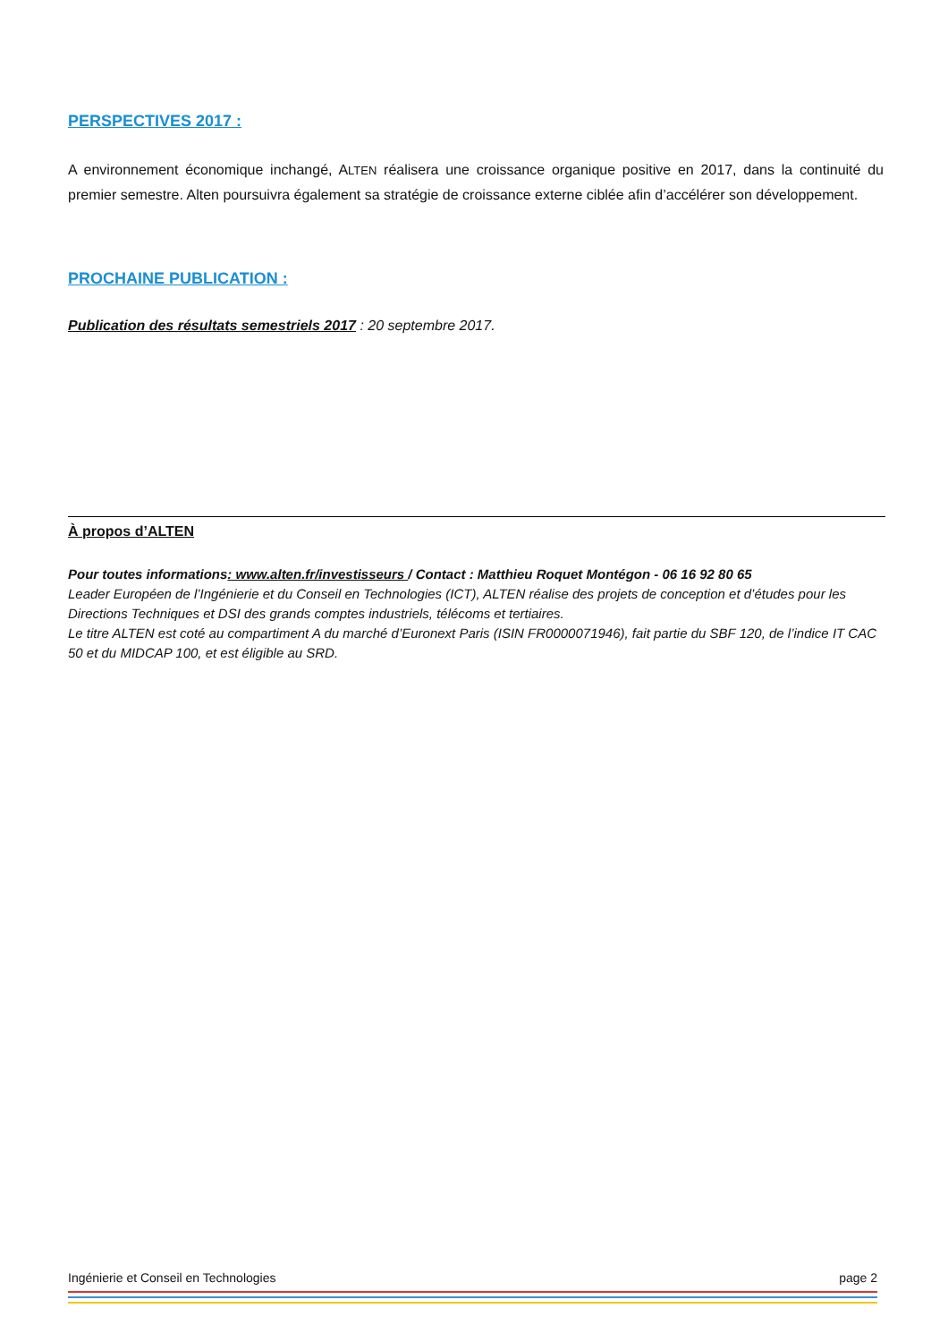PERSPECTIVES 2017 :
A environnement économique inchangé, ALTEN réalisera une croissance organique positive en 2017, dans la continuité du premier semestre. Alten poursuivra également sa stratégie de croissance externe ciblée afin d’accélérer son développement.
PROCHAINE PUBLICATION :
Publication des résultats semestriels 2017 : 20 septembre 2017.
À propos d’ALTEN
Pour toutes informations: www.alten.fr/investisseurs / Contact : Matthieu Roquet Montégon - 06 16 92 80 65
Leader Européen de l’Ingénierie et du Conseil en Technologies (ICT), ALTEN réalise des projets de conception et d’études pour les Directions Techniques et DSI des grands comptes industriels, télécoms et tertiaires.
Le titre ALTEN est coté au compartiment A du marché d’Euronext Paris (ISIN FR0000071946), fait partie du SBF 120, de l’indice IT CAC 50 et du MIDCAP 100, et est éligible au SRD.
Ingénierie et Conseil en Technologies page 2